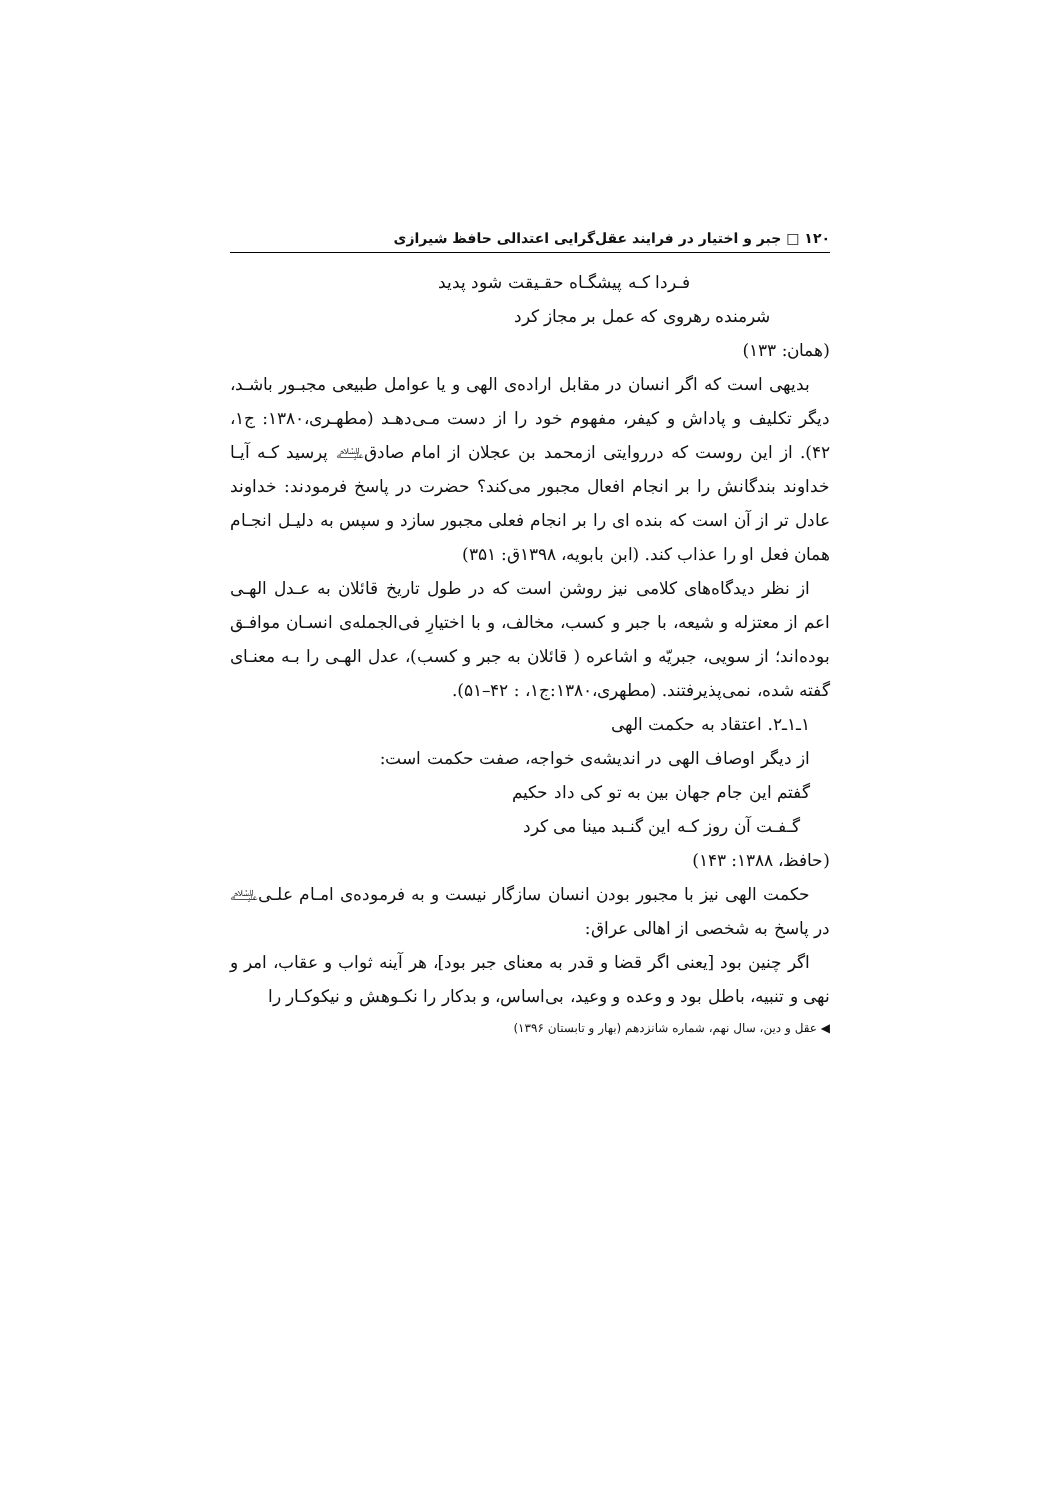۱۲۰ □ جبر و اختیار در فرایند عقل‌گرایی اعتدالی حافظ شیرازی
فـردا کـه پیشگـاه حقـیقت شود پدید
شرمنده رهروی که عمل بر مجاز کرد
(همان: ۱۳۳)
بدیهی است که اگر انسان در مقابل اراده‌ی الهی و یا عوامل طبیعی مجبـور باشـد، دیگر تکلیف و پاداش و کیفر، مفهوم خود را از دست مـی‌دهـد (مطهـری،۱۳۸۰: ج۱، ۴۲). از این روست که درروایتی ازمحمد بن عجلان از امام صادق﵇ پرسید کـه آیـا خداوند بندگانش را بر انجام افعال مجبور می‌کند؟ حضرت در پاسخ فرمودند: خداوند عادل تر از آن است که بنده ای را بر انجام فعلی مجبور سازد و سپس به دلیـل انجـام همان فعل او را عذاب کند. (ابن بابویه، ۱۳۹۸ق: ۳۵۱)
از نظر دیدگاه‌های کلامی نیز روشن است که در طول تاریخ قائلان به عـدل الهـی اعم از معتزله و شیعه، با جبر و کسب، مخالف، و با اختیارِ فی‌الجمله‌ی انسـان موافـق بوده‌اند؛ از سویی، جبریّه و اشاعره ( قائلان به جبر و کسب)، عدل الهـی را بـه معنـای گفته شده، نمی‌پذیرفتند. (مطهری،۱۳۸۰:ج۱، : ۴۲–۵۱).
۱ـ۱ـ۲. اعتقاد به حکمت الهی
از دیگر اوصاف الهی در اندیشه‌ی خواجه، صفت حکمت است:
گفتم این جام جهان بین به تو کی داد حکیم
گـفـت آن روز کـه این گنـبد مینا می کرد
(حافظ، ۱۳۸۸: ۱۴۳)
حکمت الهی نیز با مجبور بودن انسان سازگار نیست و به فرموده‌ی امـام علـی﵇ در پاسخ به شخصی از اهالی عراق:
اگر چنین بود [یعنی اگر قضا و قدر به معنای جبر بود]، هر آینه ثواب و عقاب، امر و نهی و تنبیه، باطل بود و وعده و وعید، بی‌اساس، و بدکار را نکـوهش و نیکوکـار را
◀ عقل و دین، سال نهم، شماره شانزدهم (بهار و تابستان ۱۳۹۶)